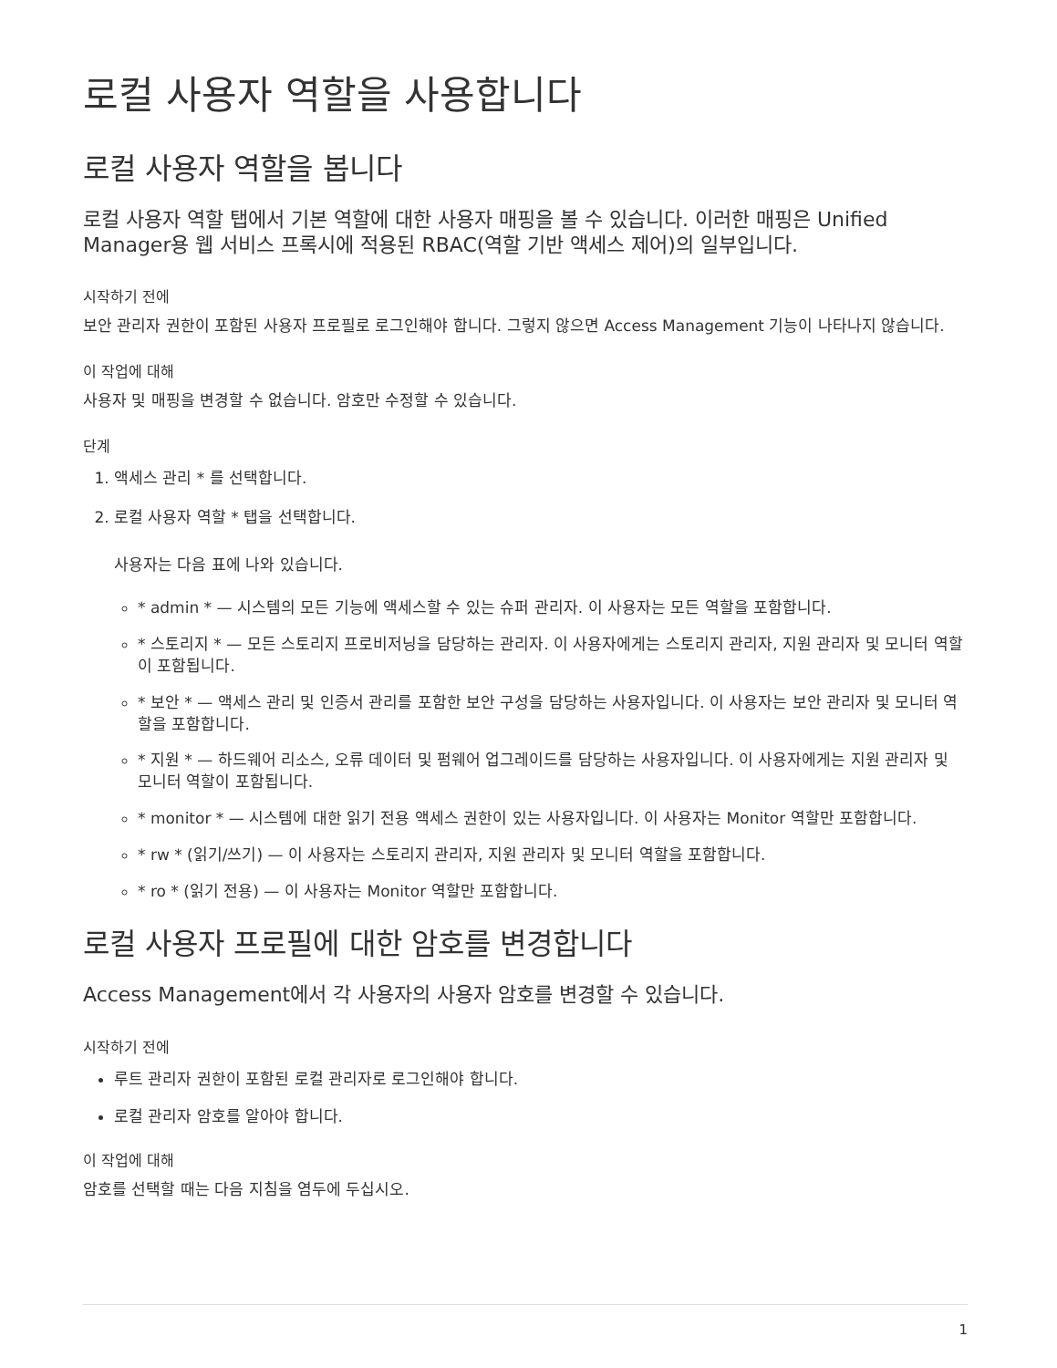로컬 사용자 역할을 사용합니다
로컬 사용자 역할을 봅니다
로컬 사용자 역할 탭에서 기본 역할에 대한 사용자 매핑을 볼 수 있습니다. 이러한 매핑은 Unified Manager용 웹 서비스 프록시에 적용된 RBAC(역할 기반 액세스 제어)의 일부입니다.
시작하기 전에
보안 관리자 권한이 포함된 사용자 프로필로 로그인해야 합니다. 그렇지 않으면 Access Management 기능이 나타나지 않습니다.
이 작업에 대해
사용자 및 매핑을 변경할 수 없습니다. 암호만 수정할 수 있습니다.
단계
1. 액세스 관리 * 를 선택합니다.
2. 로컬 사용자 역할 * 탭을 선택합니다.
사용자는 다음 표에 나와 있습니다.
* admin * — 시스템의 모든 기능에 액세스할 수 있는 슈퍼 관리자. 이 사용자는 모든 역할을 포함합니다.
* 스토리지 * — 모든 스토리지 프로비저닝을 담당하는 관리자. 이 사용자에게는 스토리지 관리자, 지원 관리자 및 모니터 역할이 포함됩니다.
* 보안 * — 액세스 관리 및 인증서 관리를 포함한 보안 구성을 담당하는 사용자입니다. 이 사용자는 보안 관리자 및 모니터 역할을 포함합니다.
* 지원 * — 하드웨어 리소스, 오류 데이터 및 펌웨어 업그레이드를 담당하는 사용자입니다. 이 사용자에게는 지원 관리자 및 모니터 역할이 포함됩니다.
* monitor * — 시스템에 대한 읽기 전용 액세스 권한이 있는 사용자입니다. 이 사용자는 Monitor 역할만 포함합니다.
* rw * (읽기/쓰기) — 이 사용자는 스토리지 관리자, 지원 관리자 및 모니터 역할을 포함합니다.
* ro * (읽기 전용) — 이 사용자는 Monitor 역할만 포함합니다.
로컬 사용자 프로필에 대한 암호를 변경합니다
Access Management에서 각 사용자의 사용자 암호를 변경할 수 있습니다.
시작하기 전에
루트 관리자 권한이 포함된 로컬 관리자로 로그인해야 합니다.
로컬 관리자 암호를 알아야 합니다.
이 작업에 대해
암호를 선택할 때는 다음 지침을 염두에 두십시오.
1